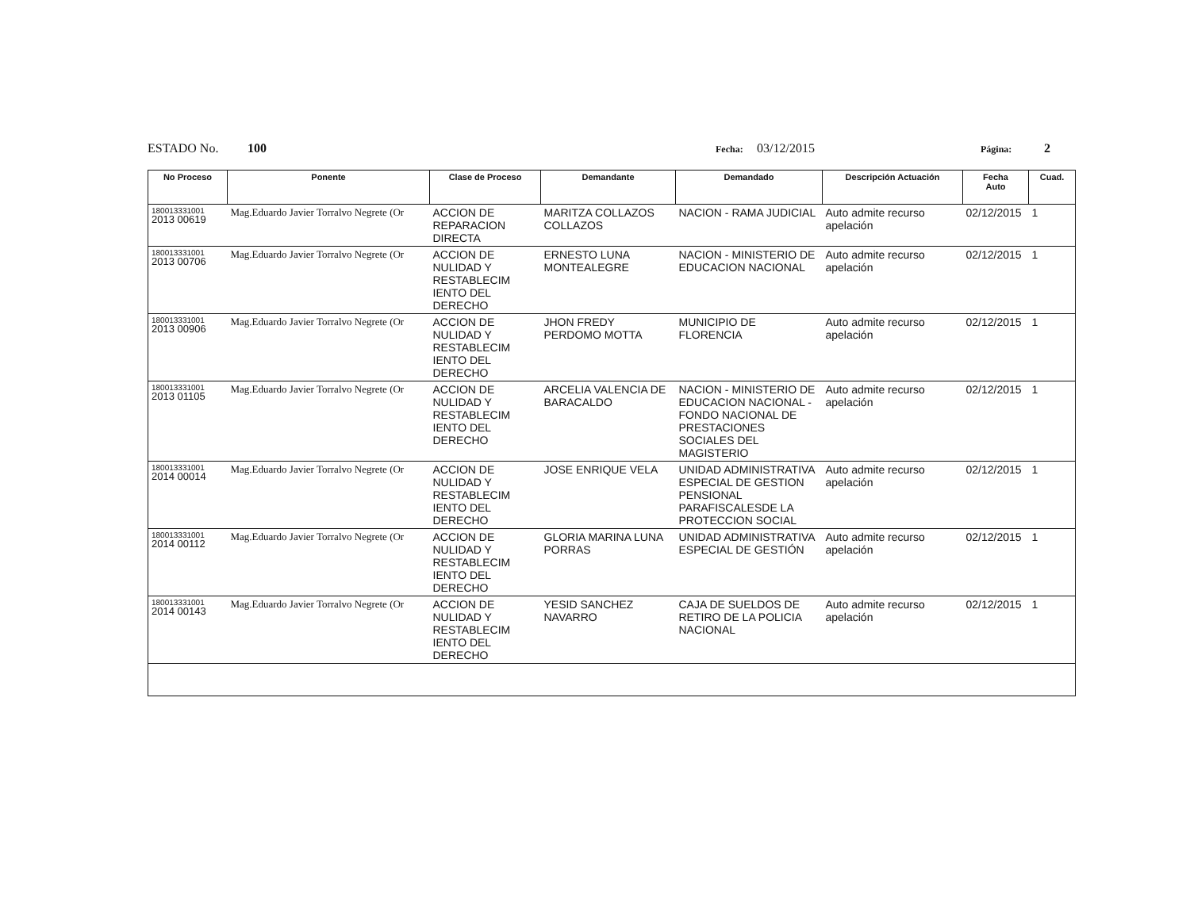ESTADO No. 100 Fecha: 03/12/2015 Página: 2
| No Proceso | Ponente | Clase de Proceso | Demandante | Demandado | Descripción Actuación | Fecha Auto | Cuad. |
| --- | --- | --- | --- | --- | --- | --- | --- |
| 180013331001 2013 00619 | Mag.Eduardo Javier Torralvo Negrete (Or | ACCION DE REPARACION DIRECTA | MARITZA COLLAZOS COLLAZOS | NACION - RAMA JUDICIAL | Auto admite recurso apelación | 02/12/2015 | 1 |
| 180013331001 2013 00706 | Mag.Eduardo Javier Torralvo Negrete (Or | ACCION DE NULIDAD Y RESTABLECIM IENTO DEL DERECHO | ERNESTO LUNA MONTEALEGRE | NACION - MINISTERIO DE EDUCACION NACIONAL | Auto admite recurso apelación | 02/12/2015 | 1 |
| 180013331001 2013 00906 | Mag.Eduardo Javier Torralvo Negrete (Or | ACCION DE NULIDAD Y RESTABLECIM IENTO DEL DERECHO | JHON FREDY PERDOMO MOTTA | MUNICIPIO DE FLORENCIA | Auto admite recurso apelación | 02/12/2015 | 1 |
| 180013331001 2013 01105 | Mag.Eduardo Javier Torralvo Negrete (Or | ACCION DE NULIDAD Y RESTABLECIM IENTO DEL DERECHO | ARCELIA VALENCIA DE BARACALDO | NACION - MINISTERIO DE EDUCACION NACIONAL - FONDO NACIONAL DE PRESTACIONES SOCIALES DEL MAGISTERIO | Auto admite recurso apelación | 02/12/2015 | 1 |
| 180013331001 2014 00014 | Mag.Eduardo Javier Torralvo Negrete (Or | ACCION DE NULIDAD Y RESTABLECIM IENTO DEL DERECHO | JOSE ENRIQUE VELA | UNIDAD ADMINISTRATIVA ESPECIAL DE GESTION PENSIONAL PARAFISCALESDE LA PROTECCION SOCIAL | Auto admite recurso apelación | 02/12/2015 | 1 |
| 180013331001 2014 00112 | Mag.Eduardo Javier Torralvo Negrete (Or | ACCION DE NULIDAD Y RESTABLECIM IENTO DEL DERECHO | GLORIA MARINA LUNA PORRAS | UNIDAD ADMINISTRATIVA ESPECIAL DE GESTIÓN | Auto admite recurso apelación | 02/12/2015 | 1 |
| 180013331001 2014 00143 | Mag.Eduardo Javier Torralvo Negrete (Or | ACCION DE NULIDAD Y RESTABLECIM IENTO DEL DERECHO | YESID SANCHEZ NAVARRO | CAJA DE SUELDOS DE RETIRO DE LA POLICIA NACIONAL | Auto admite recurso apelación | 02/12/2015 | 1 |